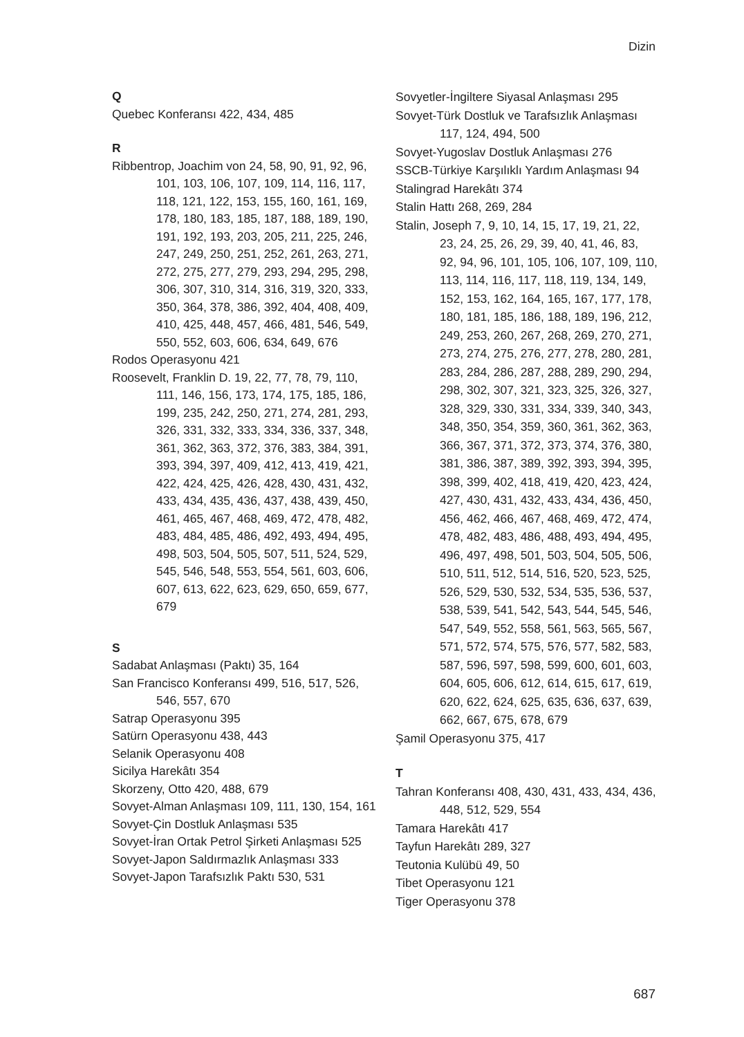Dizin
Q
Quebec Konferansı 422, 434, 485
R
Ribbentrop, Joachim von 24, 58, 90, 91, 92, 96, 101, 103, 106, 107, 109, 114, 116, 117, 118, 121, 122, 153, 155, 160, 161, 169, 178, 180, 183, 185, 187, 188, 189, 190, 191, 192, 193, 203, 205, 211, 225, 246, 247, 249, 250, 251, 252, 261, 263, 271, 272, 275, 277, 279, 293, 294, 295, 298, 306, 307, 310, 314, 316, 319, 320, 333, 350, 364, 378, 386, 392, 404, 408, 409, 410, 425, 448, 457, 466, 481, 546, 549, 550, 552, 603, 606, 634, 649, 676
Rodos Operasyonu 421
Roosevelt, Franklin D. 19, 22, 77, 78, 79, 110, 111, 146, 156, 173, 174, 175, 185, 186, 199, 235, 242, 250, 271, 274, 281, 293, 326, 331, 332, 333, 334, 336, 337, 348, 361, 362, 363, 372, 376, 383, 384, 391, 393, 394, 397, 409, 412, 413, 419, 421, 422, 424, 425, 426, 428, 430, 431, 432, 433, 434, 435, 436, 437, 438, 439, 450, 461, 465, 467, 468, 469, 472, 478, 482, 483, 484, 485, 486, 492, 493, 494, 495, 498, 503, 504, 505, 507, 511, 524, 529, 545, 546, 548, 553, 554, 561, 603, 606, 607, 613, 622, 623, 629, 650, 659, 677, 679
S
Sadabat Anlaşması (Paktı) 35, 164
San Francisco Konferansı 499, 516, 517, 526, 546, 557, 670
Satrap Operasyonu 395
Satürn Operasyonu 438, 443
Selanik Operasyonu 408
Sicilya Harekâtı 354
Skorzeny, Otto 420, 488, 679
Sovyet-Alman Anlaşması 109, 111, 130, 154, 161
Sovyet-Çin Dostluk Anlaşması 535
Sovyet-İran Ortak Petrol Şirketi Anlaşması 525
Sovyet-Japon Saldırmazlık Anlaşması 333
Sovyet-Japon Tarafsızlık Paktı 530, 531
Sovyetler-İngiltere Siyasal Anlaşması 295
Sovyet-Türk Dostluk ve Tarafsızlık Anlaşması 117, 124, 494, 500
Sovyet-Yugoslav Dostluk Anlaşması 276
SSCB-Türkiye Karşılıklı Yardım Anlaşması 94
Stalingrad Harekâtı 374
Stalin Hattı 268, 269, 284
Stalin, Joseph 7, 9, 10, 14, 15, 17, 19, 21, 22, 23, 24, 25, 26, 29, 39, 40, 41, 46, 83, 92, 94, 96, 101, 105, 106, 107, 109, 110, 113, 114, 116, 117, 118, 119, 134, 149, 152, 153, 162, 164, 165, 167, 177, 178, 180, 181, 185, 186, 188, 189, 196, 212, 249, 253, 260, 267, 268, 269, 270, 271, 273, 274, 275, 276, 277, 278, 280, 281, 283, 284, 286, 287, 288, 289, 290, 294, 298, 302, 307, 321, 323, 325, 326, 327, 328, 329, 330, 331, 334, 339, 340, 343, 348, 350, 354, 359, 360, 361, 362, 363, 366, 367, 371, 372, 373, 374, 376, 380, 381, 386, 387, 389, 392, 393, 394, 395, 398, 399, 402, 418, 419, 420, 423, 424, 427, 430, 431, 432, 433, 434, 436, 450, 456, 462, 466, 467, 468, 469, 472, 474, 478, 482, 483, 486, 488, 493, 494, 495, 496, 497, 498, 501, 503, 504, 505, 506, 510, 511, 512, 514, 516, 520, 523, 525, 526, 529, 530, 532, 534, 535, 536, 537, 538, 539, 541, 542, 543, 544, 545, 546, 547, 549, 552, 558, 561, 563, 565, 567, 571, 572, 574, 575, 576, 577, 582, 583, 587, 596, 597, 598, 599, 600, 601, 603, 604, 605, 606, 612, 614, 615, 617, 619, 620, 622, 624, 625, 635, 636, 637, 639, 662, 667, 675, 678, 679
Şamil Operasyonu 375, 417
T
Tahran Konferansı 408, 430, 431, 433, 434, 436, 448, 512, 529, 554
Tamara Harekâtı 417
Tayfun Harekâtı 289, 327
Teutonia Kulübü 49, 50
Tibet Operasyonu 121
Tiger Operasyonu 378
687